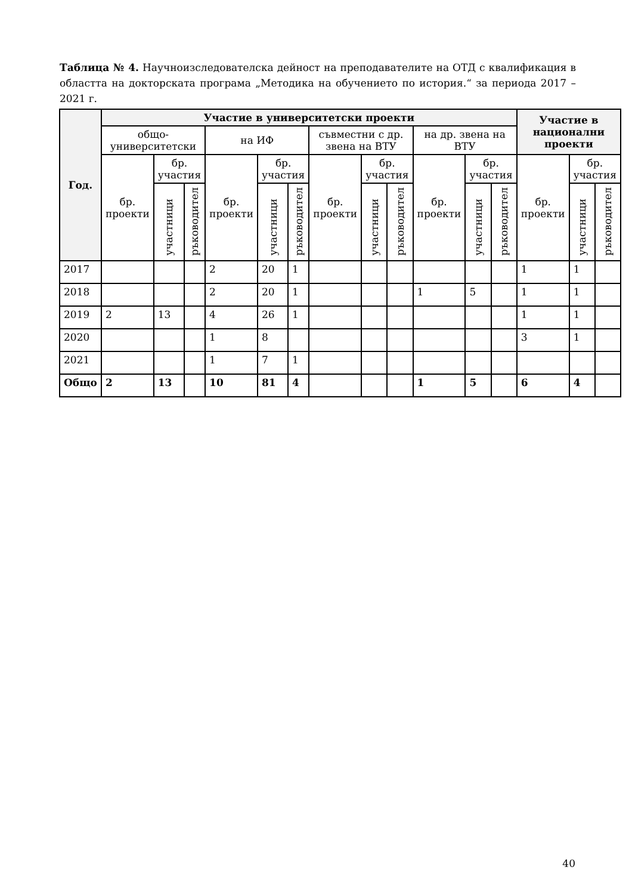Таблица № 4. Научноизследователска дейност на преподавателите на ОТД с квалификация в областта на докторската програма „Методика на обучението по история.“ за периода 2017 – 2021 г.
| Год. | Участие в университетски проекти | | | | | | | | | | | | Участие в национални проекти | | |
| --- | --- | --- | --- | --- | --- | --- | --- | --- | --- | --- | --- | --- | --- | --- | --- |
| | общо-университетски | | | на ИФ | | | съвместни с др. звена на ВТУ | | | на др. звена на ВТУ | | | | | |
| | бр. проекти | бр. участия | | бр. проекти | бр. участия | | бр. проекти | бр. участия | | бр. проекти | бр. участия | | бр. проекти | бр. участия | |
| | | участници | ръководител | | участници | ръководител | | участници | ръководител | | участници | ръководител | | участници | ръководител |
| 2017 | | | | 2 | 20 | 1 | | | | | | | 1 | 1 | |
| 2018 | | | | 2 | 20 | 1 | | | | 1 | 5 | | 1 | 1 | |
| 2019 | 2 | 13 | | 4 | 26 | 1 | | | | | | | 1 | 1 | |
| 2020 | | | | 1 | 8 | | | | | | | | 3 | 1 | |
| 2021 | | | | 1 | 7 | 1 | | | | | | | | | |
| Общо | 2 | 13 | | 10 | 81 | 4 | | | | 1 | 5 | | 6 | 4 | |
40